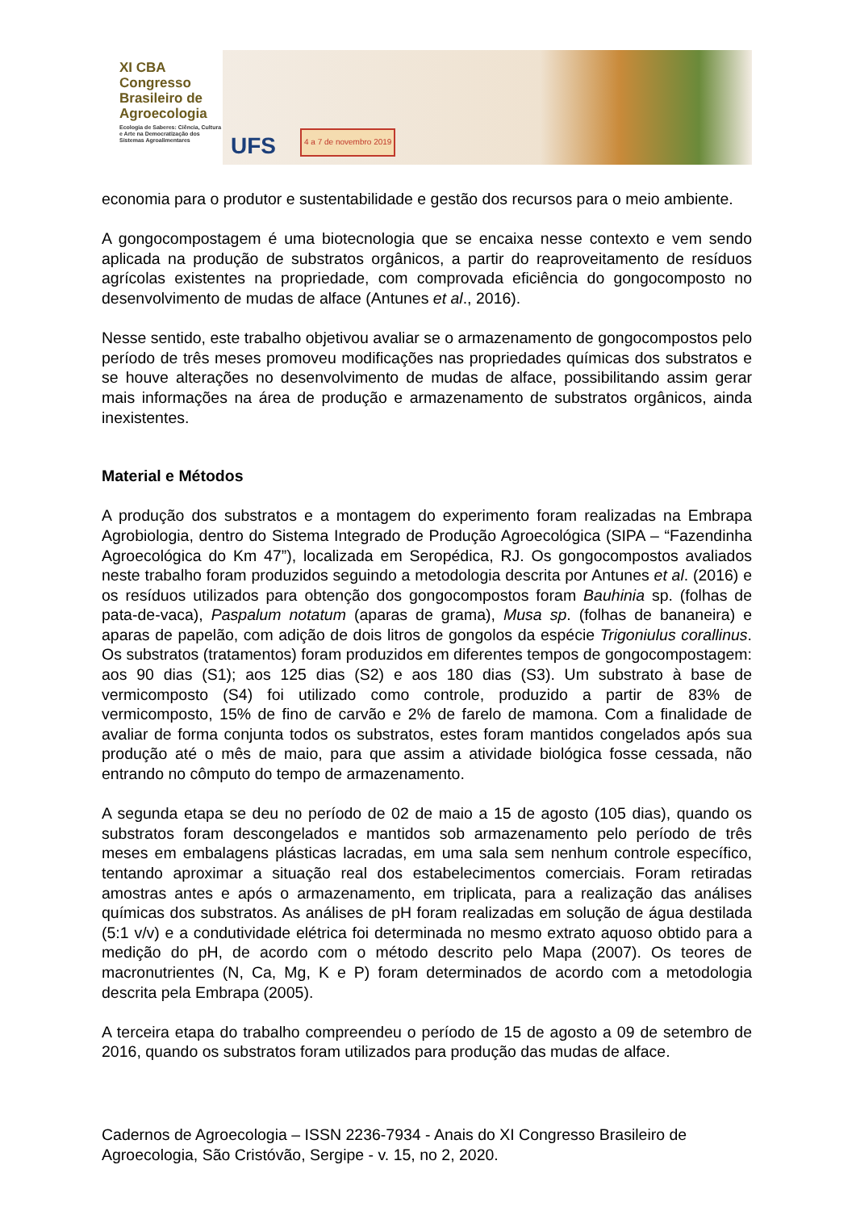XI CBA
Congresso
Brasileiro de
Agroecologia
Ecologia de Saberes: Ciência, Cultura e Arte na Democratização dos Sistemas Agroalimentares
UFS 4 a 7 de novembro 2019
economia para o produtor e sustentabilidade e gestão dos recursos para o meio ambiente.
A gongocompostagem é uma biotecnologia que se encaixa nesse contexto e vem sendo aplicada na produção de substratos orgânicos, a partir do reaproveitamento de resíduos agrícolas existentes na propriedade, com comprovada eficiência do gongocomposto no desenvolvimento de mudas de alface (Antunes et al., 2016).
Nesse sentido, este trabalho objetivou avaliar se o armazenamento de gongocompostos pelo período de três meses promoveu modificações nas propriedades químicas dos substratos e se houve alterações no desenvolvimento de mudas de alface, possibilitando assim gerar mais informações na área de produção e armazenamento de substratos orgânicos, ainda inexistentes.
Material e Métodos
A produção dos substratos e a montagem do experimento foram realizadas na Embrapa Agrobiologia, dentro do Sistema Integrado de Produção Agroecológica (SIPA – “Fazendinha Agroecológica do Km 47”), localizada em Seropédica, RJ. Os gongocompostos avaliados neste trabalho foram produzidos seguindo a metodologia descrita por Antunes et al. (2016) e os resíduos utilizados para obtenção dos gongocompostos foram Bauhinia sp. (folhas de pata-de-vaca), Paspalum notatum (aparas de grama), Musa sp. (folhas de bananeira) e aparas de papelão, com adição de dois litros de gongolos da espécie Trigoniulus corallinus. Os substratos (tratamentos) foram produzidos em diferentes tempos de gongocompostagem: aos 90 dias (S1); aos 125 dias (S2) e aos 180 dias (S3). Um substrato à base de vermicomposto (S4) foi utilizado como controle, produzido a partir de 83% de vermicomposto, 15% de fino de carvão e 2% de farelo de mamona. Com a finalidade de avaliar de forma conjunta todos os substratos, estes foram mantidos congelados após sua produção até o mês de maio, para que assim a atividade biológica fosse cessada, não entrando no cômputo do tempo de armazenamento.
A segunda etapa se deu no período de 02 de maio a 15 de agosto (105 dias), quando os substratos foram descongelados e mantidos sob armazenamento pelo período de três meses em embalagens plásticas lacradas, em uma sala sem nenhum controle específico, tentando aproximar a situação real dos estabelecimentos comerciais. Foram retiradas amostras antes e após o armazenamento, em triplicata, para a realização das análises químicas dos substratos. As análises de pH foram realizadas em solução de água destilada (5:1 v/v) e a condutividade elétrica foi determinada no mesmo extrato aquoso obtido para a medição do pH, de acordo com o método descrito pelo Mapa (2007). Os teores de macronutrientes (N, Ca, Mg, K e P) foram determinados de acordo com a metodologia descrita pela Embrapa (2005).
A terceira etapa do trabalho compreendeu o período de 15 de agosto a 09 de setembro de 2016, quando os substratos foram utilizados para produção das mudas de alface.
Cadernos de Agroecologia – ISSN 2236-7934 - Anais do XI Congresso Brasileiro de Agroecologia, São Cristóvão, Sergipe - v. 15, no 2, 2020.